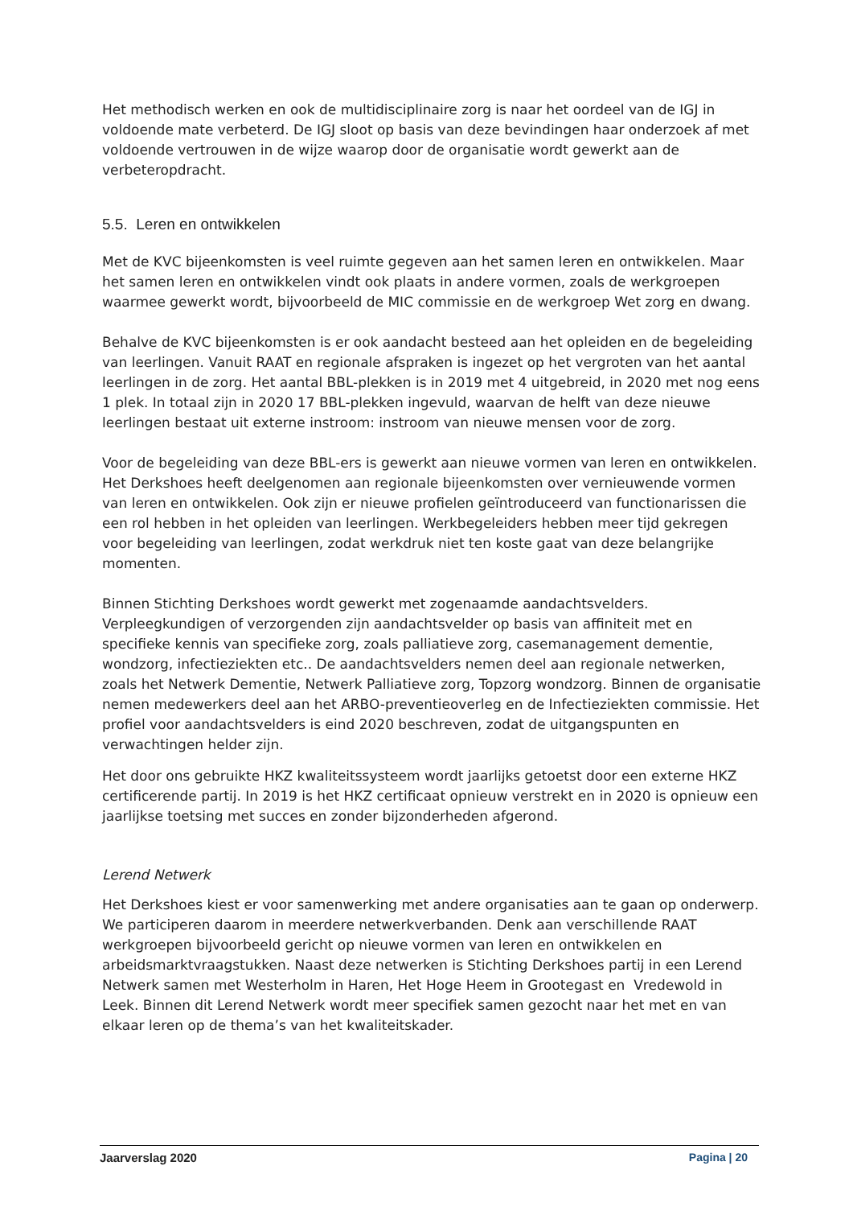Het methodisch werken en ook de multidisciplinaire zorg is naar het oordeel van de IGJ in voldoende mate verbeterd. De IGJ sloot op basis van deze bevindingen haar onderzoek af met voldoende vertrouwen in de wijze waarop door de organisatie wordt gewerkt aan de verbeteropdracht.
5.5. Leren en ontwikkelen
Met de KVC bijeenkomsten is veel ruimte gegeven aan het samen leren en ontwikkelen. Maar het samen leren en ontwikkelen vindt ook plaats in andere vormen, zoals de werkgroepen waarmee gewerkt wordt, bijvoorbeeld de MIC commissie en de werkgroep Wet zorg en dwang.
Behalve de KVC bijeenkomsten is er ook aandacht besteed aan het opleiden en de begeleiding van leerlingen. Vanuit RAAT en regionale afspraken is ingezet op het vergroten van het aantal leerlingen in de zorg. Het aantal BBL-plekken is in 2019 met 4 uitgebreid, in 2020 met nog eens 1 plek. In totaal zijn in 2020 17 BBL-plekken ingevuld, waarvan de helft van deze nieuwe leerlingen bestaat uit externe instroom: instroom van nieuwe mensen voor de zorg.
Voor de begeleiding van deze BBL-ers is gewerkt aan nieuwe vormen van leren en ontwikkelen. Het Derkshoes heeft deelgenomen aan regionale bijeenkomsten over vernieuwende vormen van leren en ontwikkelen. Ook zijn er nieuwe profielen geïntroduceerd van functionarissen die een rol hebben in het opleiden van leerlingen. Werkbegeleiders hebben meer tijd gekregen voor begeleiding van leerlingen, zodat werkdruk niet ten koste gaat van deze belangrijke momenten.
Binnen Stichting Derkshoes wordt gewerkt met zogenaamde aandachtsvelders. Verpleegkundigen of verzorgenden zijn aandachtsvelder op basis van affiniteit met en specifieke kennis van specifieke zorg, zoals palliatieve zorg, casemanagement dementie, wondzorg, infectieziekten etc.. De aandachtsvelders nemen deel aan regionale netwerken, zoals het Netwerk Dementie, Netwerk Palliatieve zorg, Topzorg wondzorg. Binnen de organisatie nemen medewerkers deel aan het ARBO-preventieoverleg en de Infectieziekten commissie. Het profiel voor aandachtsvelders is eind 2020 beschreven, zodat de uitgangspunten en verwachtingen helder zijn.
Het door ons gebruikte HKZ kwaliteitssysteem wordt jaarlijks getoetst door een externe HKZ certificerende partij. In 2019 is het HKZ certificaat opnieuw verstrekt en in 2020 is opnieuw een jaarlijkse toetsing met succes en zonder bijzonderheden afgerond.
Lerend Netwerk
Het Derkshoes kiest er voor samenwerking met andere organisaties aan te gaan op onderwerp. We participeren daarom in meerdere netwerkverbanden. Denk aan verschillende RAAT werkgroepen bijvoorbeeld gericht op nieuwe vormen van leren en ontwikkelen en arbeidsmarktvraagstukken. Naast deze netwerken is Stichting Derkshoes partij in een Lerend Netwerk samen met Westerholm in Haren, Het Hoge Heem in Grootegast en Vredewold in Leek. Binnen dit Lerend Netwerk wordt meer specifiek samen gezocht naar het met en van elkaar leren op de thema’s van het kwaliteitskader.
Jaarverslag 2020 Pagina | 20